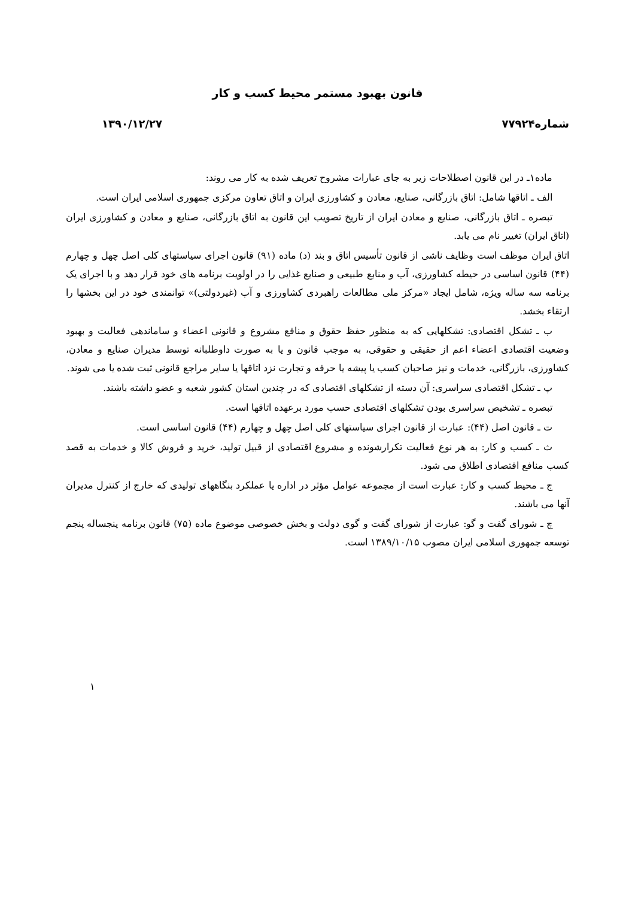قانون بهبود مستمر محیط کسب و کار
شماره۷۷۹۲۴ ۱۳۹۰/۱۲/۲۷
ماده۱ـ در این قانون اصطلاحات زیر به جای عبارات مشروح تعریف شده به کار می روند:
الف ـ اتاقها شامل: اتاق بازرگانی، صنایع، معادن و کشاورزی ایران و اتاق تعاون مرکزی جمهوری اسلامی ایران است.
تبصره ـ اتاق بازرگانی، صنایع و معادن ایران از تاریخ تصویب این قانون به اتاق بازرگانی، صنایع و معادن و کشاورزی ایران (اتاق ایران) تغییر نام می یابد.
اتاق ایران موظف است وظایف ناشی از قانون تأسیس اتاق و بند (د) ماده (۹۱) قانون اجرای سیاستهای کلی اصل چهل و چهارم (۴۴) قانون اساسی در حیطه کشاورزی، آب و منابع طبیعی و صنایع غذایی را در اولویت برنامه های خود قرار دهد و با اجرای یک برنامه سه ساله ویژه، شامل ایجاد «مرکز ملی مطالعات راهبردی کشاورزی و آب (غیردولتی)» توانمندی خود در این بخشها را ارتقاء بخشد.
ب ـ تشکل اقتصادی: تشکلهایی که به منظور حفظ حقوق و منافع مشروع و قانونی اعضاء و ساماندهی فعالیت و بهبود وضعیت اقتصادی اعضاء اعم از حقیقی و حقوقی، به موجب قانون و یا به صورت داوطلبانه توسط مدیران صنایع و معادن، کشاورزی، بازرگانی، خدمات و نیز صاحبان کسب یا پیشه یا حرفه و تجارت نزد اتاقها یا سایر مراجع قانونی ثبت شده یا می شوند.
پ ـ تشکل اقتصادی سراسری: آن دسته از تشکلهای اقتصادی که در چندین استان کشور شعبه و عضو داشته باشند.
تبصره ـ تشخیص سراسری بودن تشکلهای اقتصادی حسب مورد برعهده اتاقها است.
ت ـ قانون اصل (۴۴): عبارت از قانون اجرای سیاستهای کلی اصل چهل و چهارم (۴۴) قانون اساسی است.
ث ـ کسب و کار: به هر نوع فعالیت تکرارشونده و مشروع اقتصادی از قبیل تولید، خرید و فروش کالا و خدمات به قصد کسب منافع اقتصادی اطلاق می شود.
ج ـ محیط کسب و کار: عبارت است از مجموعه عوامل مؤثر در اداره یا عملکرد بنگاههای تولیدی که خارج از کنترل مدیران آنها می باشند.
چ ـ شورای گفت و گو: عبارت از شورای گفت و گوی دولت و بخش خصوصی موضوع ماده (۷۵) قانون برنامه پنجساله پنجم توسعه جمهوری اسلامی ایران مصوب ۱۳۸۹/۱۰/۱۵ است.
۱